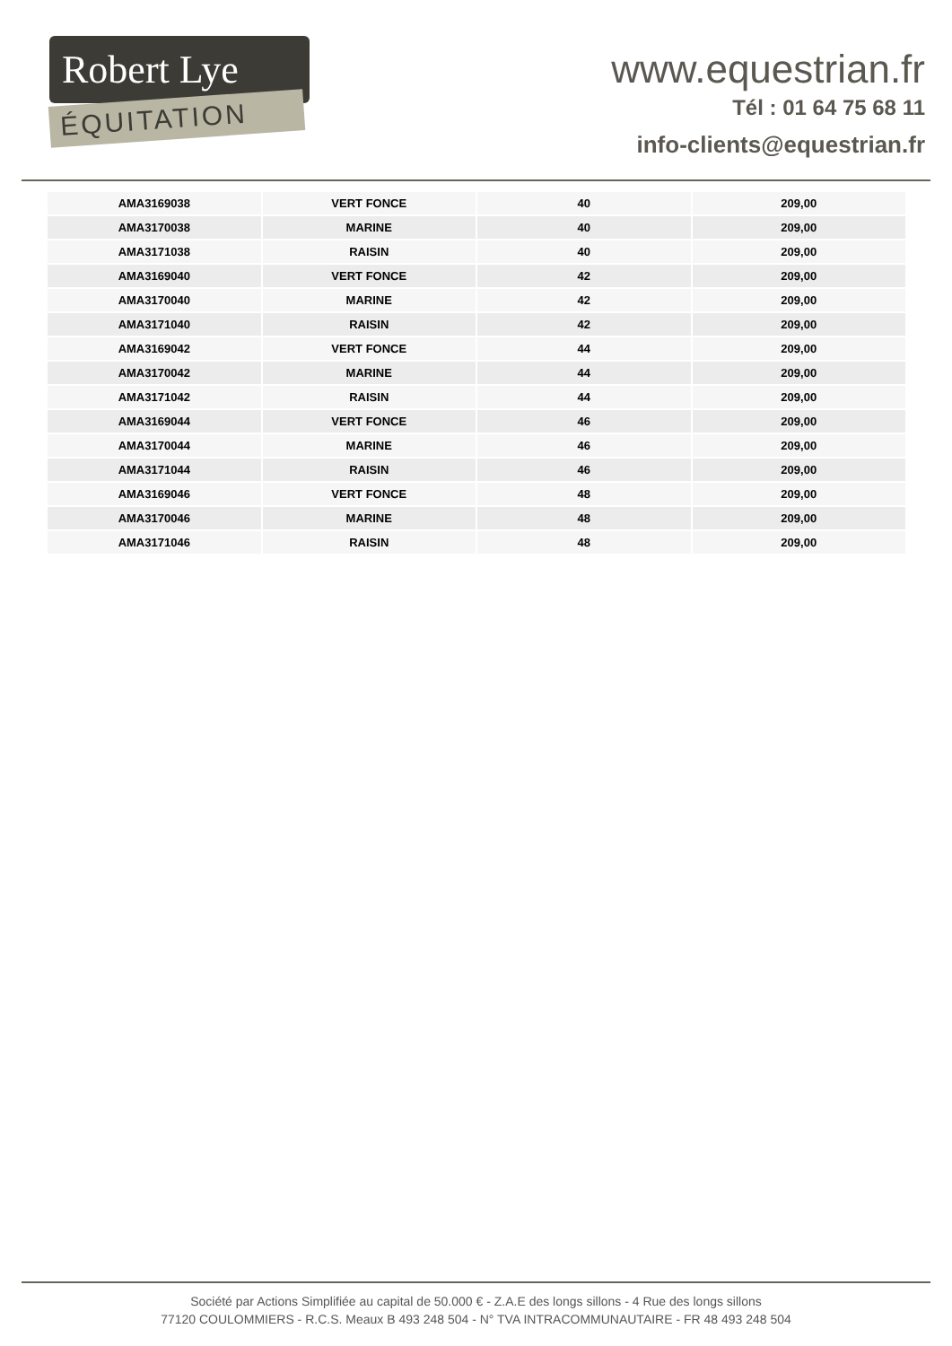Robert Lye
ÉQUITATION
www.equestrian.fr
Tél : 01 64 75 68 11
info-clients@equestrian.fr
| AMA3169038 | VERT FONCE | 40 | 209,00 |
| AMA3170038 | MARINE | 40 | 209,00 |
| AMA3171038 | RAISIN | 40 | 209,00 |
| AMA3169040 | VERT FONCE | 42 | 209,00 |
| AMA3170040 | MARINE | 42 | 209,00 |
| AMA3171040 | RAISIN | 42 | 209,00 |
| AMA3169042 | VERT FONCE | 44 | 209,00 |
| AMA3170042 | MARINE | 44 | 209,00 |
| AMA3171042 | RAISIN | 44 | 209,00 |
| AMA3169044 | VERT FONCE | 46 | 209,00 |
| AMA3170044 | MARINE | 46 | 209,00 |
| AMA3171044 | RAISIN | 46 | 209,00 |
| AMA3169046 | VERT FONCE | 48 | 209,00 |
| AMA3170046 | MARINE | 48 | 209,00 |
| AMA3171046 | RAISIN | 48 | 209,00 |
Société par Actions Simplifiée au capital de 50.000 € - Z.A.E des longs sillons - 4 Rue des longs sillons
77120 COULOMMIERS - R.C.S. Meaux B 493 248 504 - N° TVA INTRACOMMUNAUTAIRE - FR 48 493 248 504